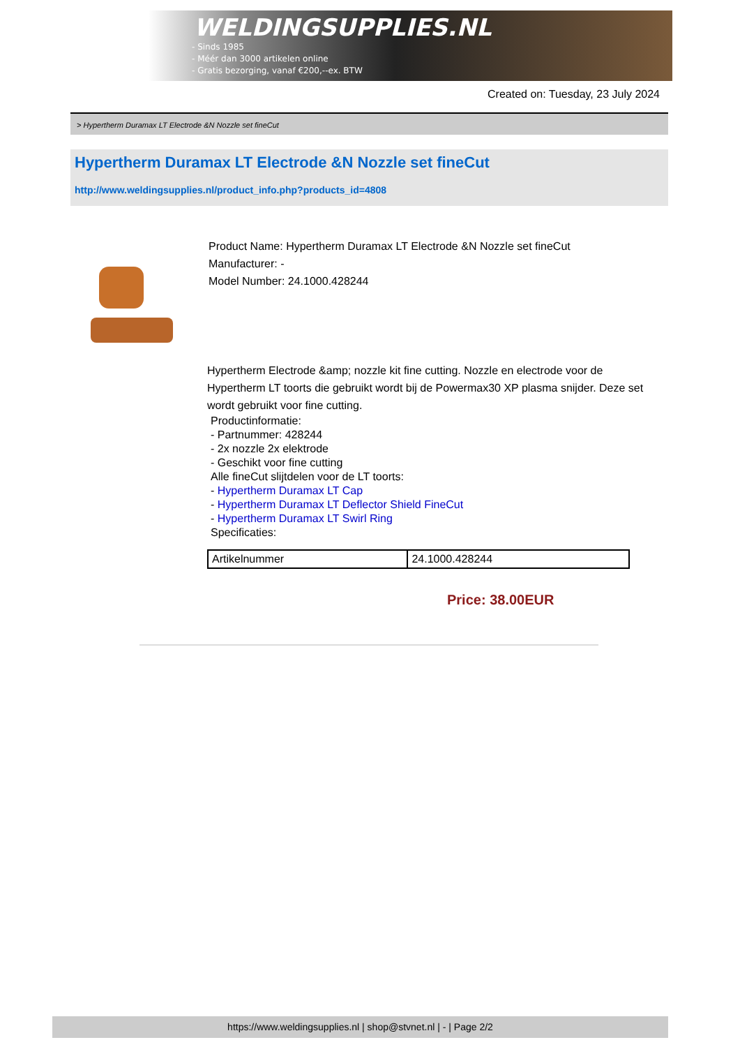WELDINGSUPPLIES.NL
- Sinds 1985
- Méér dan 3000 artikelen online
- Gratis bezorging, vanaf €200,--ex. BTW
Created on: Tuesday, 23 July 2024
> Hypertherm Duramax LT Electrode &N Nozzle set fineCut
Hypertherm Duramax LT Electrode &N Nozzle set fineCut
http://www.weldingsupplies.nl/product_info.php?products_id=4808
Product Name: Hypertherm Duramax LT Electrode &N Nozzle set fineCut
Manufacturer: -
Model Number: 24.1000.428244
Hypertherm Electrode &amp; nozzle kit fine cutting. Nozzle en electrode voor de Hypertherm LT toorts die gebruikt wordt bij de Powermax30 XP plasma snijder. Deze set wordt gebruikt voor fine cutting.
Productinformatie:
- Partnummer: 428244
- 2x nozzle 2x elektrode
- Geschikt voor fine cutting
Alle fineCut slijtdelen voor de LT toorts:
- Hypertherm Duramax LT Cap
- Hypertherm Duramax LT Deflector Shield FineCut
- Hypertherm Duramax LT Swirl Ring
Specificaties:
| Artikelnummer | 24.1000.428244 |
Price: 38.00EUR
https://www.weldingsupplies.nl | shop@stvnet.nl | - | Page 2/2